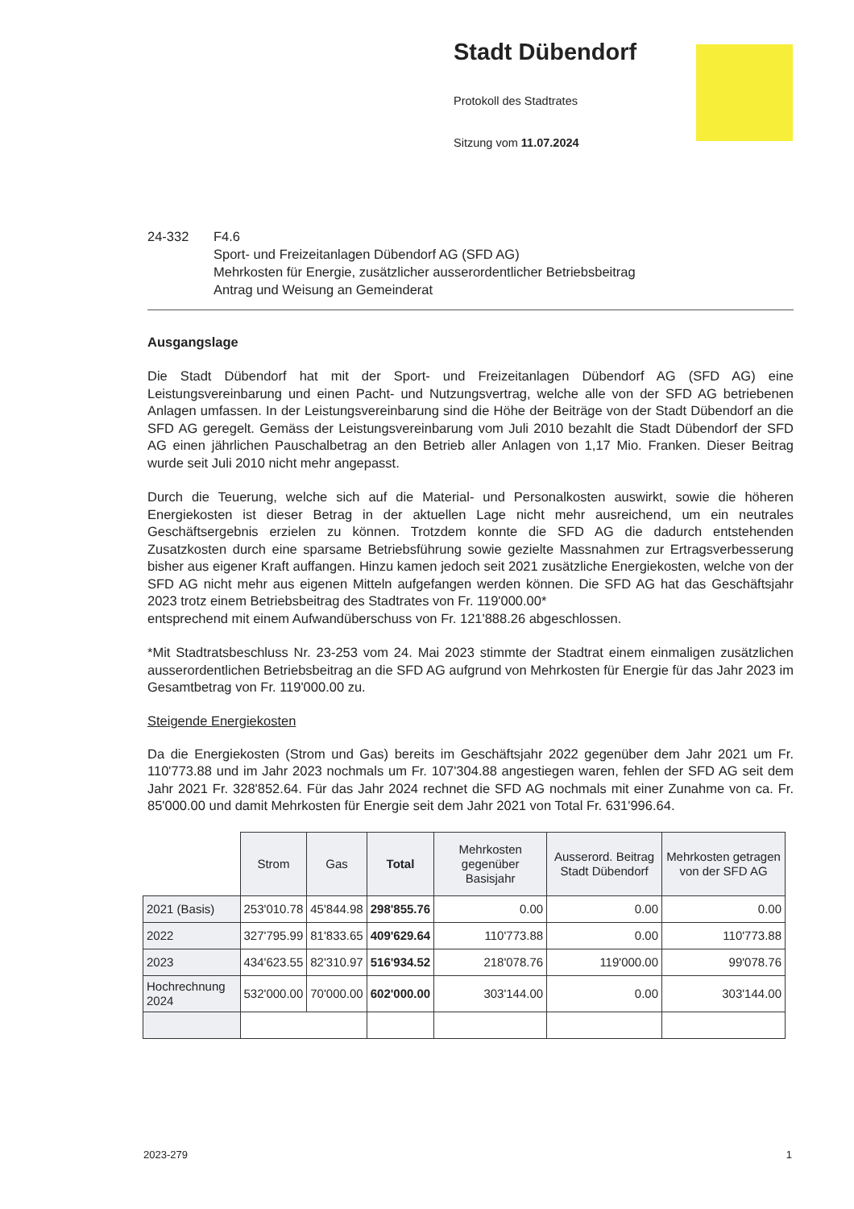Stadt Dübendorf
Protokoll des Stadtrates
Sitzung vom 11.07.2024
24-332 F4.6
Sport- und Freizeitanlagen Dübendorf AG (SFD AG)
Mehrkosten für Energie, zusätzlicher ausserordentlicher Betriebsbeitrag
Antrag und Weisung an Gemeinderat
Ausgangslage
Die Stadt Dübendorf hat mit der Sport- und Freizeitanlagen Dübendorf AG (SFD AG) eine Leistungsvereinbarung und einen Pacht- und Nutzungsvertrag, welche alle von der SFD AG betriebenen Anlagen umfassen. In der Leistungsvereinbarung sind die Höhe der Beiträge von der Stadt Dübendorf an die SFD AG geregelt. Gemäss der Leistungsvereinbarung vom Juli 2010 bezahlt die Stadt Dübendorf der SFD AG einen jährlichen Pauschalbetrag an den Betrieb aller Anlagen von 1,17 Mio. Franken. Dieser Beitrag wurde seit Juli 2010 nicht mehr angepasst.
Durch die Teuerung, welche sich auf die Material- und Personalkosten auswirkt, sowie die höheren Energiekosten ist dieser Betrag in der aktuellen Lage nicht mehr ausreichend, um ein neutrales Geschäftsergebnis erzielen zu können. Trotzdem konnte die SFD AG die dadurch entstehenden Zusatzkosten durch eine sparsame Betriebsführung sowie gezielte Massnahmen zur Ertragsverbesserung bisher aus eigener Kraft auffangen. Hinzu kamen jedoch seit 2021 zusätzliche Energiekosten, welche von der SFD AG nicht mehr aus eigenen Mitteln aufgefangen werden können. Die SFD AG hat das Geschäftsjahr 2023 trotz einem Betriebsbeitrag des Stadtrates von Fr. 119'000.00*
entsprechend mit einem Aufwandüberschuss von Fr. 121'888.26 abgeschlossen.
*Mit Stadtratsbeschluss Nr. 23-253 vom 24. Mai 2023 stimmte der Stadtrat einem einmaligen zusätzlichen ausserordentlichen Betriebsbeitrag an die SFD AG aufgrund von Mehrkosten für Energie für das Jahr 2023 im Gesamtbetrag von Fr. 119'000.00 zu.
Steigende Energiekosten
Da die Energiekosten (Strom und Gas) bereits im Geschäftsjahr 2022 gegenüber dem Jahr 2021 um Fr. 110'773.88 und im Jahr 2023 nochmals um Fr. 107'304.88 angestiegen waren, fehlen der SFD AG seit dem Jahr 2021 Fr. 328'852.64. Für das Jahr 2024 rechnet die SFD AG nochmals mit einer Zunahme von ca. Fr. 85'000.00 und damit Mehrkosten für Energie seit dem Jahr 2021 von Total Fr. 631'996.64.
| | Strom | Gas | Total | Mehrkosten gegenüber Basisjahr | Ausserord. Beitrag Stadt Dübendorf | Mehrkosten getragen von der SFD AG |
| --- | --- | --- | --- | --- | --- | --- |
| 2021 (Basis) | 253'010.78 | 45'844.98 | 298'855.76 | 0.00 | 0.00 | 0.00 |
| 2022 | 327'795.99 | 81'833.65 | 409'629.64 | 110'773.88 | 0.00 | 110'773.88 |
| 2023 | 434'623.55 | 82'310.97 | 516'934.52 | 218'078.76 | 119'000.00 | 99'078.76 |
| Hochrechnung 2024 | 532'000.00 | 70'000.00 | 602'000.00 | 303'144.00 | 0.00 | 303'144.00 |
2023-279 1